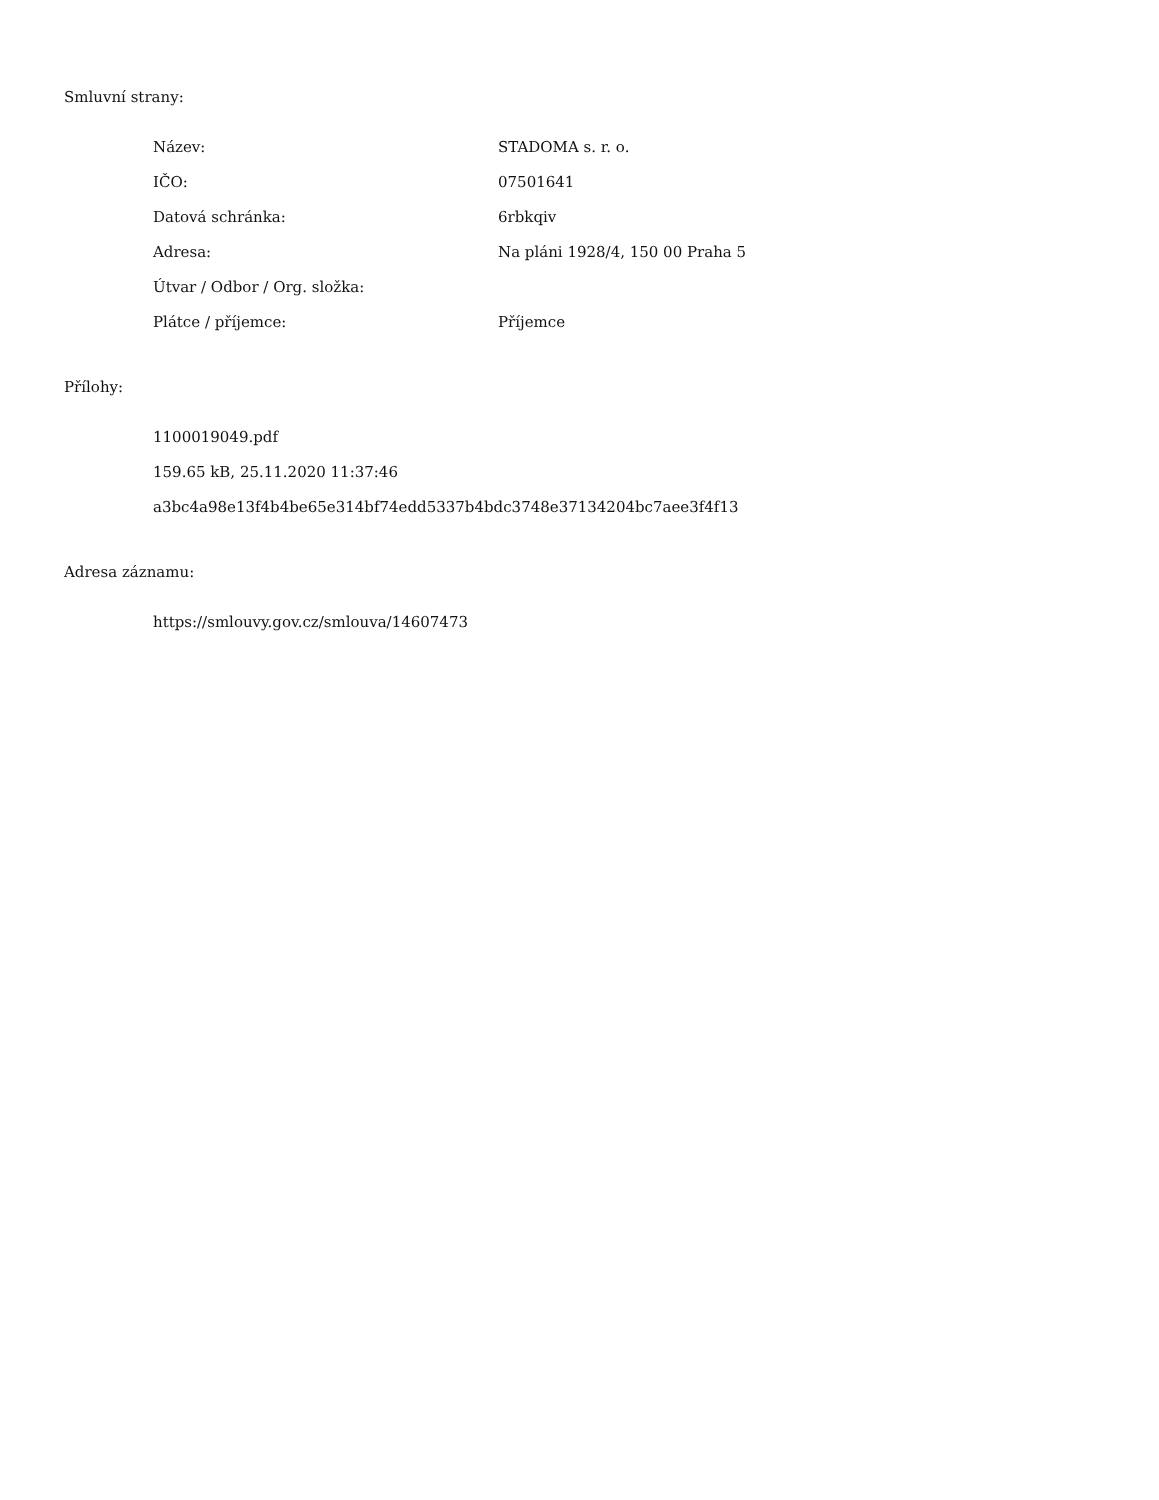Smluvní strany:
| Název: | STADOMA s. r. o. |
| IČO: | 07501641 |
| Datová schránka: | 6rbkqiv |
| Adresa: | Na pláni 1928/4, 150 00 Praha 5 |
| Útvar / Odbor / Org. složka: | |
| Plátce / příjemce: | Příjemce |
Přílohy:
1100019049.pdf
159.65 kB, 25.11.2020 11:37:46
a3bc4a98e13f4b4be65e314bf74edd5337b4bdc3748e37134204bc7aee3f4f13
Adresa záznamu:
https://smlouvy.gov.cz/smlouva/14607473